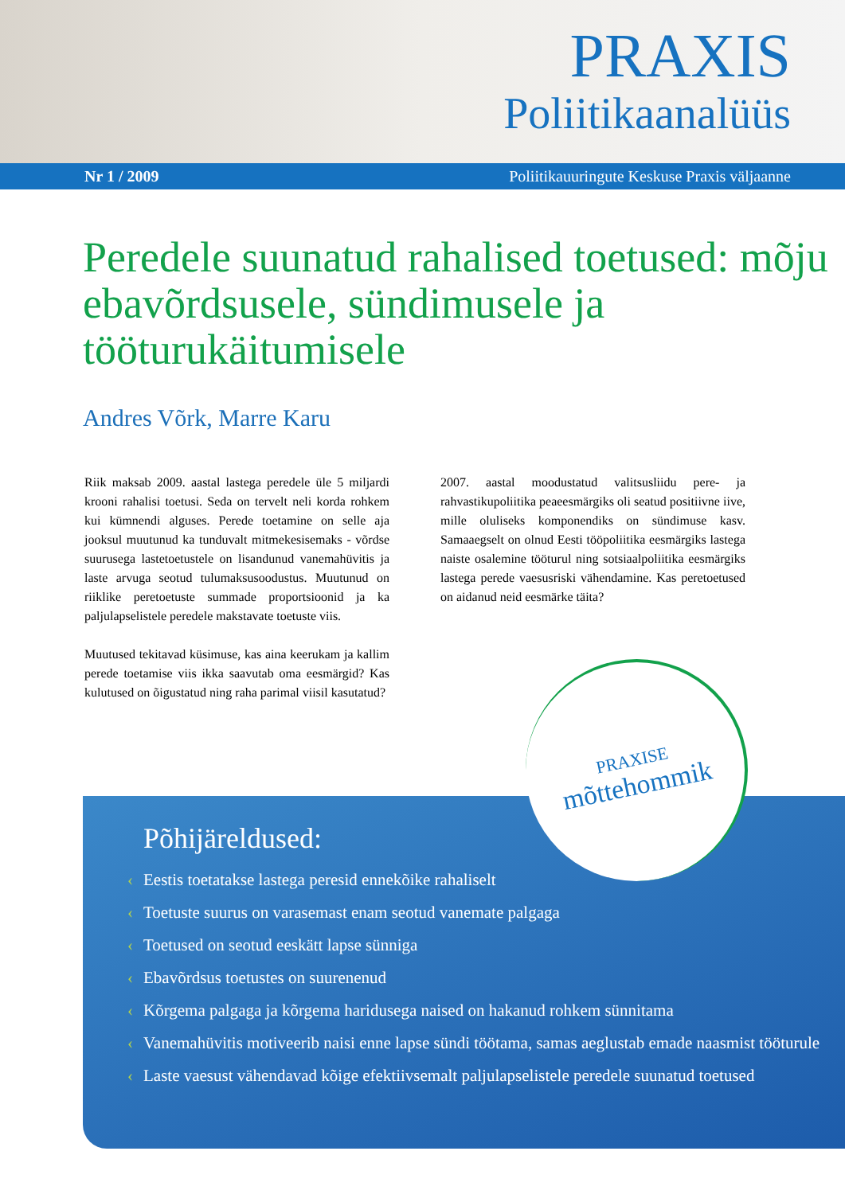PRAXIS
Poliitikaanalüüs
Nr 1 / 2009 Poliitikauuringute Keskuse Praxis väljaanne
Peredele suunatud rahalised toetused: mõju ebavõrdsusele, sündimusele ja tööturukäitumisele
Andres Võrk, Marre Karu
Riik maksab 2009. aastal lastega peredele üle 5 miljardi krooni rahalisi toetusi. Seda on tervelt neli korda rohkem kui kümnendi alguses. Perede toetamine on selle aja jooksul muutunud ka tunduvalt mitmekesisemaks - võrdse suurusega lastetoetustele on lisandunud vanemahüvitis ja laste arvuga seotud tulumaksusoodustus. Muutunud on riiklike peretoetuste summade proportsioonid ja ka paljulapselistele peredele makstavate toetuste viis.
Muutused tekitavad küsimuse, kas aina keerukam ja kallim perede toetamise viis ikka saavutab oma eesmärgid? Kas kulutused on õigustatud ning raha parimal viisil kasutatud?
2007. aastal moodustatud valitsusliidu pere- ja rahvastikupoliitika peaeesmärgiks oli seatud positiivne iive, mille oluliseks komponendiks on sündimuse kasv. Samaaegselt on olnud Eesti tööpoliitika eesmärgiks lastega naiste osalemine tööturul ning sotsiaalpoliitika eesmärgiks lastega perede vaesusriski vähendamine. Kas peretoetused on aidanud neid eesmärke täita?
Põhijäreldused:
‹ Eestis toetatakse lastega peresid ennekõike rahaliselt
‹ Toetuste suurus on varasemast enam seotud vanemate palgaga
‹ Toetused on seotud eeskätt lapse sünniga
‹ Ebavõrdsus toetustes on suurenenud
‹ Kõrgema palgaga ja kõrgema haridusega naised on hakanud rohkem sünnitama
‹ Vanemahüvitis motiveerib naisi enne lapse sündi töötama, samas aeglustab emade naasmist tööturule
‹ Laste vaesust vähendavad kõige efektiivsemalt paljulapselistele peredele suunatud toetused
PRAXISE
mõttehommik